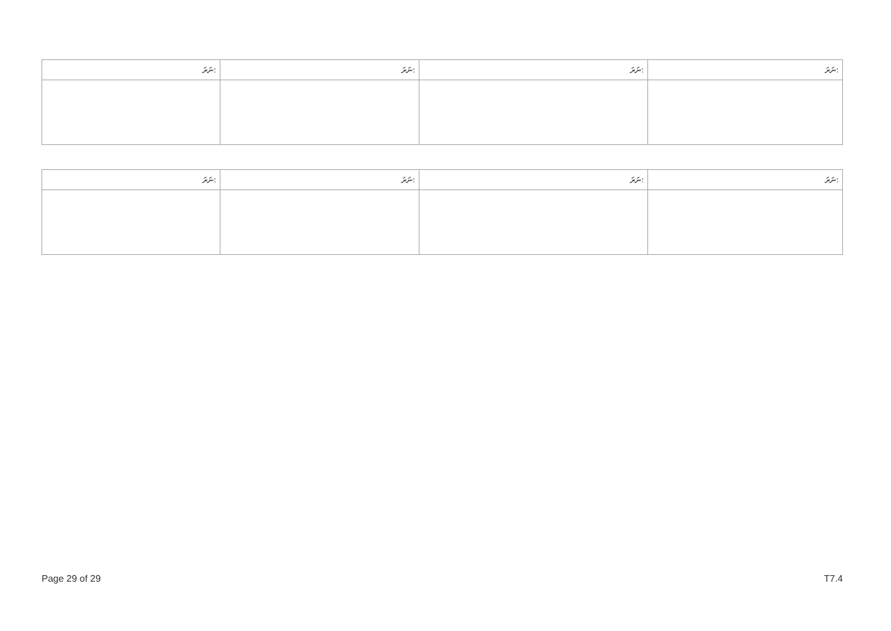| ނަރަ: | ނަރަ: | ނަރަ: | ނަރަ: |
| --- | --- | --- | --- |
| ނަރަ: | ނަރަ: | ނަރަ: | ނަރަ: |
| --- | --- | --- | --- |
Page 29 of 29 T7.4